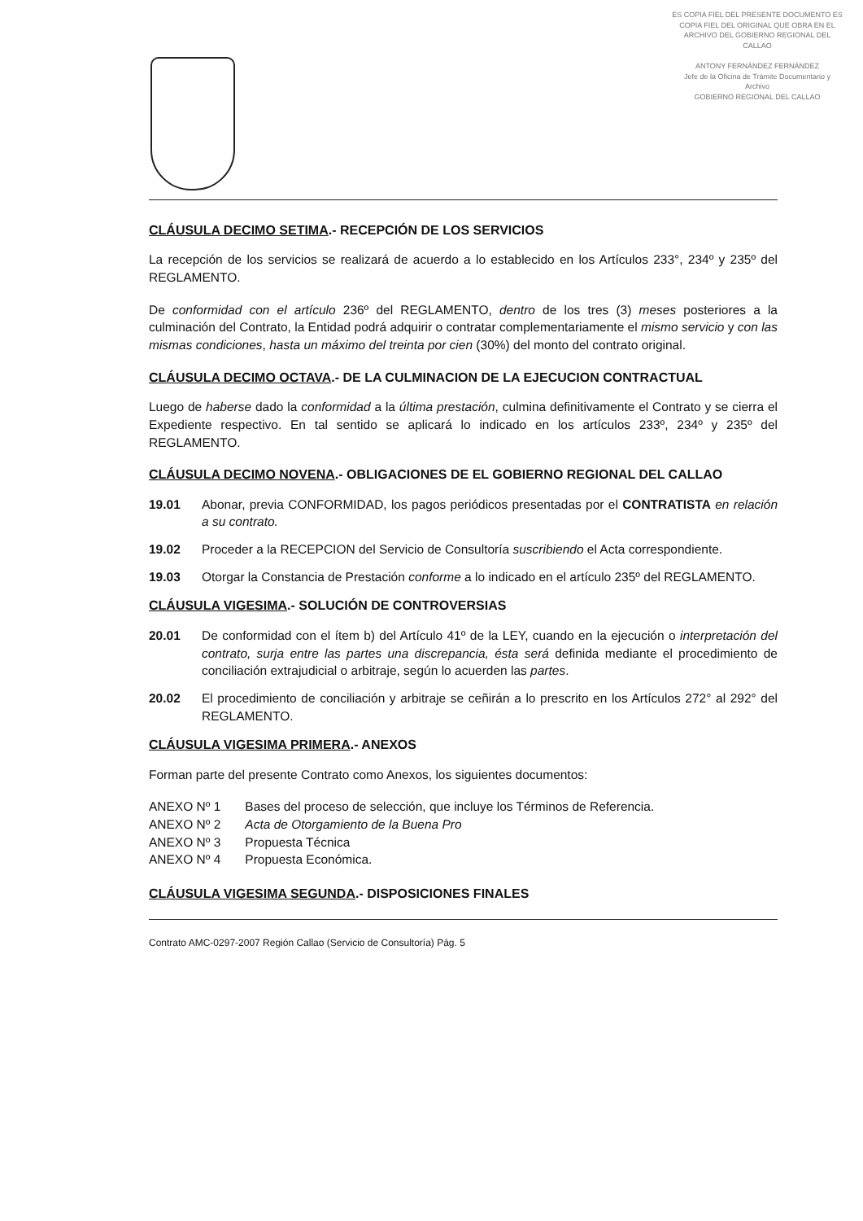ES COPIA FIEL DEL PRESENTE DOCUMENTO ES COPIA FIEL DEL ORIGINAL QUE OBRA EN EL ARCHIVO DEL GOBIERNO REGIONAL DEL CALLAO
ANTONY FERNÁNDEZ FERNÁNDEZ
Jefe de la Oficina de Trámite Documentario y Archivo
GOBIERNO REGIONAL DEL CALLAO
CLÁUSULA DECIMO SETIMA.- RECEPCIÓN DE LOS SERVICIOS
La recepción de los servicios se realizará de acuerdo a lo establecido en los Artículos 233°, 234º y 235º del REGLAMENTO.
De conformidad con el artículo 236º del REGLAMENTO, dentro de los tres (3) meses posteriores a la culminación del Contrato, la Entidad podrá adquirir o contratar complementariamente el mismo servicio y con las mismas condiciones, hasta un máximo del treinta por cien (30%) del monto del contrato original.
CLÁUSULA DECIMO OCTAVA.- DE LA CULMINACION DE LA EJECUCION CONTRACTUAL
Luego de haberse dado la conformidad a la última prestación, culmina definitivamente el Contrato y se cierra el Expediente respectivo. En tal sentido se aplicará lo indicado en los artículos 233º, 234º y 235º del REGLAMENTO.
CLÁUSULA DECIMO NOVENA.- OBLIGACIONES DE EL GOBIERNO REGIONAL DEL CALLAO
19.01 Abonar, previa CONFORMIDAD, los pagos periódicos presentadas por el CONTRATISTA en relación a su contrato.
19.02 Proceder a la RECEPCION del Servicio de Consultoría suscribiendo el Acta correspondiente.
19.03 Otorgar la Constancia de Prestación conforme a lo indicado en el artículo 235º del REGLAMENTO.
CLÁUSULA VIGESIMA.- SOLUCIÓN DE CONTROVERSIAS
20.01 De conformidad con el ítem b) del Artículo 41º de la LEY, cuando en la ejecución o interpretación del contrato, surja entre las partes una discrepancia, ésta será definida mediante el procedimiento de conciliación extrajudicial o arbitraje, según lo acuerden las partes.
20.02 El procedimiento de conciliación y arbitraje se ceñirán a lo prescrito en los Artículos 272° al 292° del REGLAMENTO.
CLÁUSULA VIGESIMA PRIMERA.- ANEXOS
Forman parte del presente Contrato como Anexos, los siguientes documentos:
| ANEXO Nº 1 | Bases del proceso de selección, que incluye los Términos de Referencia. |
| ANEXO Nº 2 | Acta de Otorgamiento de la Buena Pro |
| ANEXO Nº 3 | Propuesta Técnica |
| ANEXO Nº 4 | Propuesta Económica. |
CLÁUSULA VIGESIMA SEGUNDA.- DISPOSICIONES FINALES
Contrato AMC-0297-2007 Región Callao (Servicio de Consultoría) Pág. 5